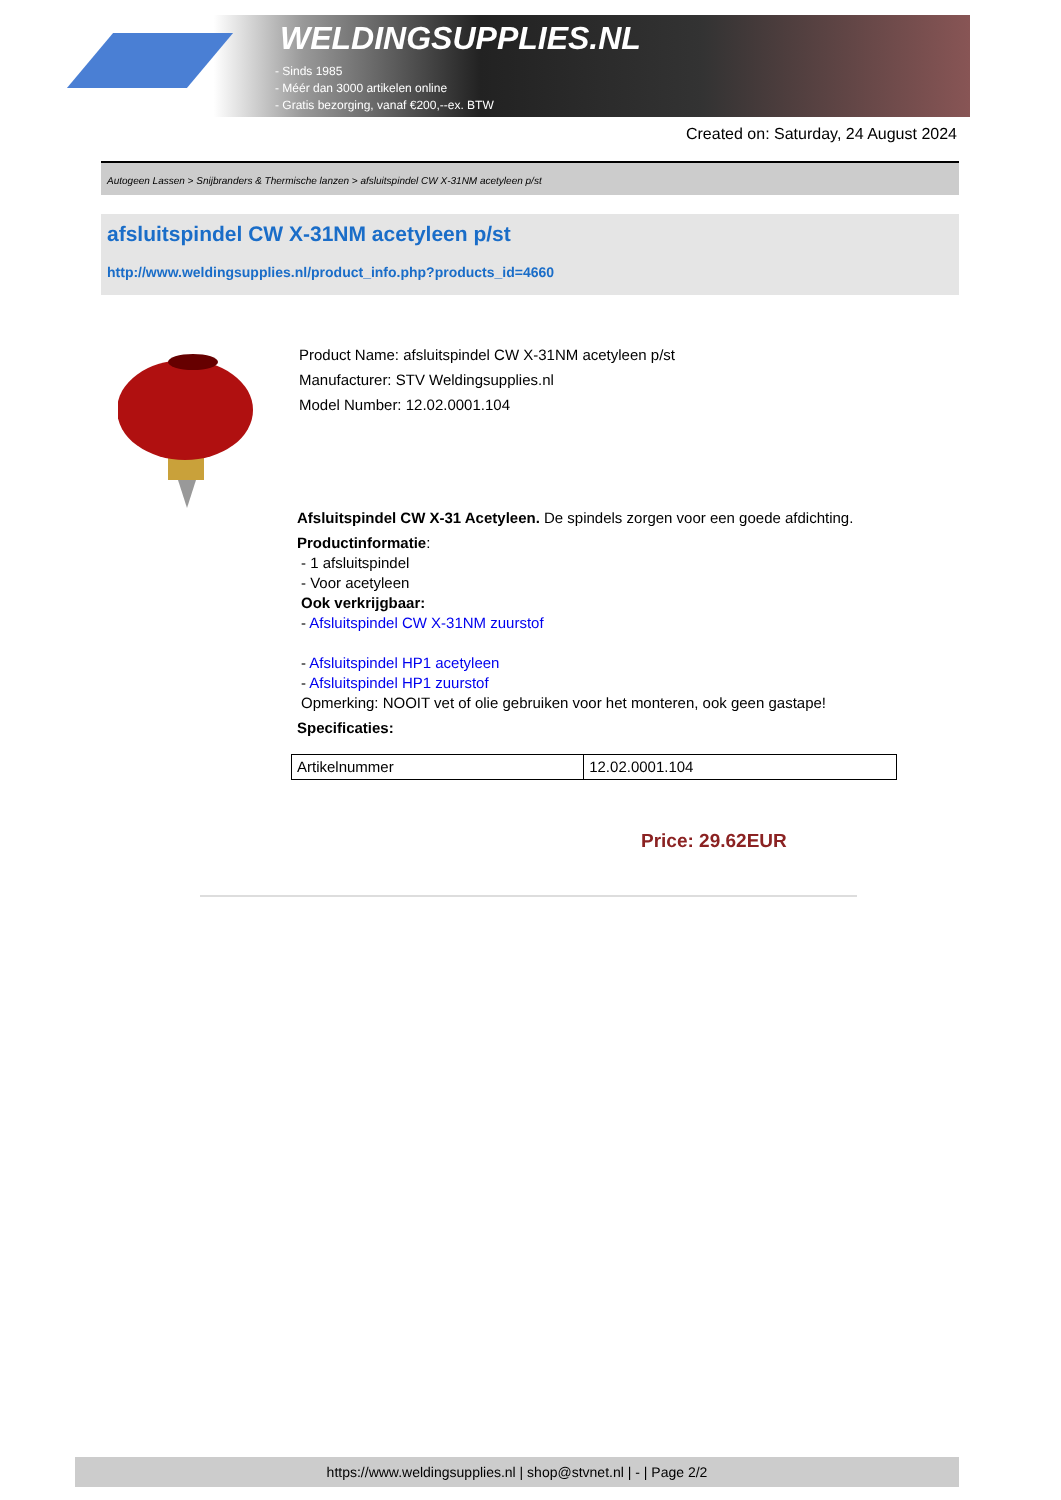WELDINGSUPPLIES.NL
- Sinds 1985
- Méér dan 3000 artikelen online
- Gratis bezorging, vanaf €200,--ex. BTW
Created on: Saturday, 24 August 2024
Autogeen Lassen > Snijbranders & Thermische lanzen > afsluitspindel CW X-31NM acetyleen p/st
afsluitspindel CW X-31NM acetyleen p/st
http://www.weldingsupplies.nl/product_info.php?products_id=4660
Product Name: afsluitspindel CW X-31NM acetyleen p/st
Manufacturer: STV Weldingsupplies.nl
Model Number: 12.02.0001.104
Afsluitspindel CW X-31 Acetyleen. De spindels zorgen voor een goede afdichting.
Productinformatie:
- 1 afsluitspindel
- Voor acetyleen
Ook verkrijgbaar:
- Afsluitspindel CW X-31NM zuurstof
- Afsluitspindel HP1 acetyleen
- Afsluitspindel HP1 zuurstof
Opmerking: NOOIT vet of olie gebruiken voor het monteren, ook geen gastape!
Specificaties:
| Artikelnummer | 12.02.0001.104 |
Price: 29.62EUR
https://www.weldingsupplies.nl | shop@stvnet.nl | - | Page 2/2